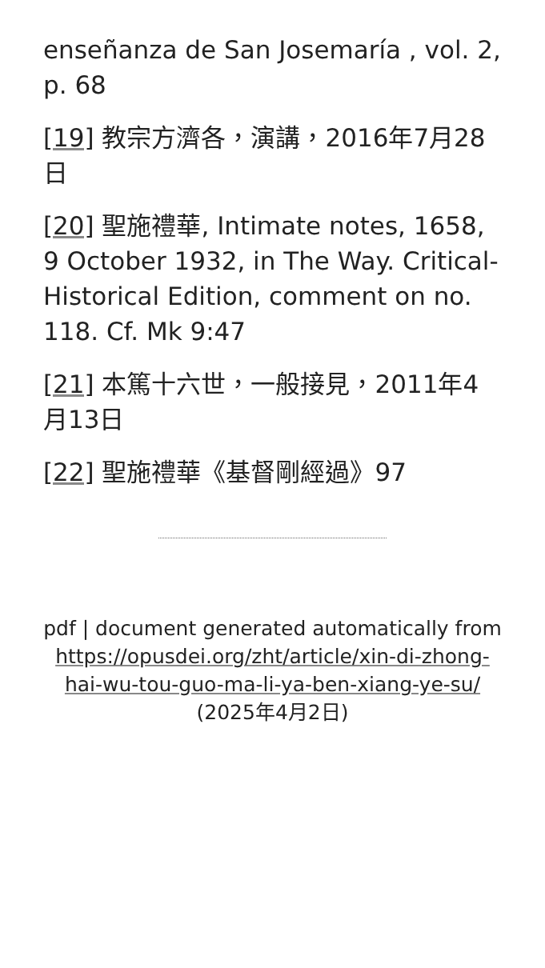enseñanza de San Josemaría , vol. 2, p. 68
[19] 教宗方濟各，演講，2016年7月28日
[20] 聖施禮華, Intimate notes, 1658, 9 October 1932, in The Way. Critical-Historical Edition, comment on no. 118. Cf. Mk 9:47
[21] 本篤十六世，一般接見，2011年4月13日
[22] 聖施禮華《基督剛經過》97
pdf | document generated automatically from https://opusdei.org/zht/article/xin-di-zhong-hai-wu-tou-guo-ma-li-ya-ben-xiang-ye-su/ (2025年4月2日)